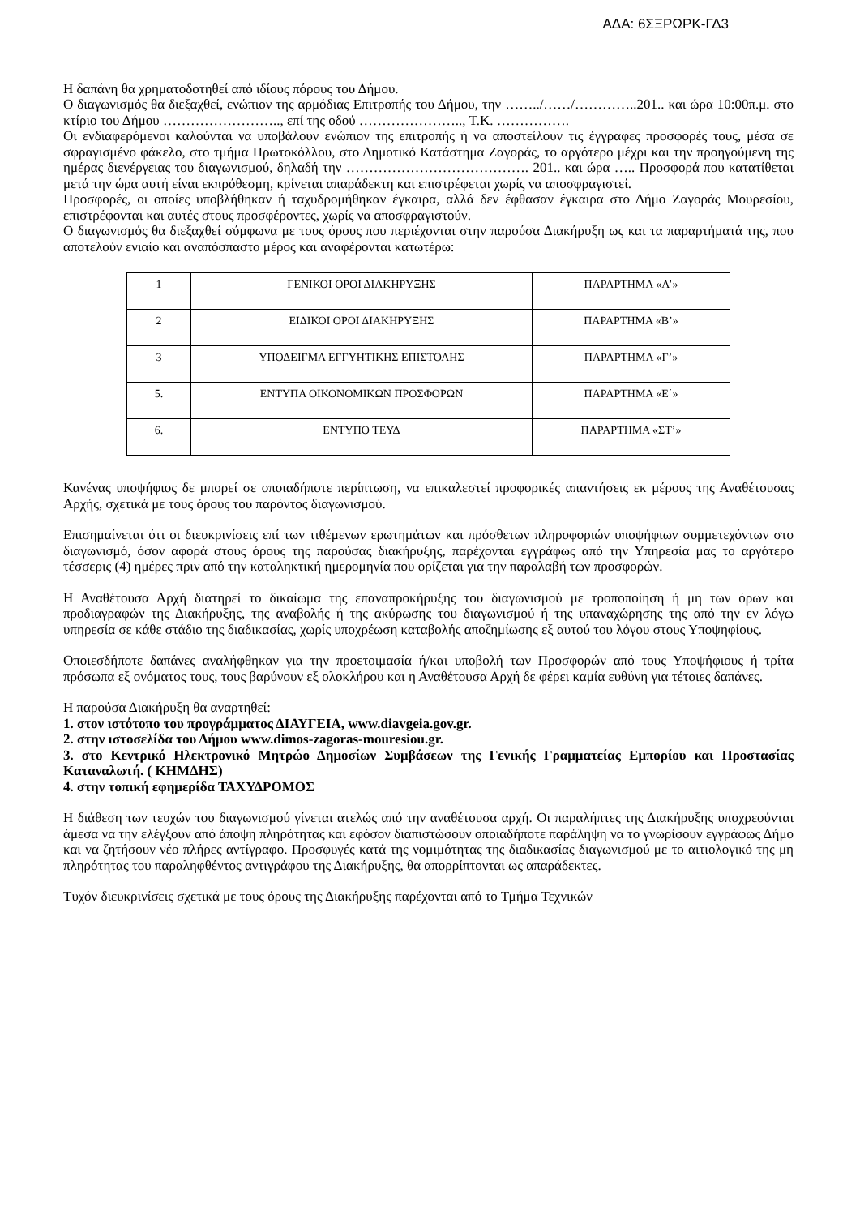ΑΔΑ: 6ΣΞΡΩΡΚ-ΓΔ3
Η δαπάνη θα χρηματοδοτηθεί από ιδίους πόρους του Δήμου.
Ο διαγωνισμός θα διεξαχθεί, ενώπιον της αρμόδιας Επιτροπής του Δήμου, την ……../……/…………..201.. και ώρα 10:00π.μ. στο κτίριο του Δήμου …………………….., επί της οδού ………………….., Τ.Κ. …………….
Οι ενδιαφερόμενοι καλούνται να υποβάλουν ενώπιον της επιτροπής ή να αποστείλουν τις έγγραφες προσφορές τους, μέσα σε σφραγισμένο φάκελο, στο τμήμα Πρωτοκόλλου, στο Δημοτικό Κατάστημα Ζαγοράς, το αργότερο μέχρι και την προηγούμενη της ημέρας διενέργειας του διαγωνισμού, δηλαδή την …………………………………. 201.. και ώρα ….. Προσφορά που κατατίθεται μετά την ώρα αυτή είναι εκπρόθεσμη, κρίνεται απαράδεκτη και επιστρέφεται χωρίς να αποσφραγιστεί.
Προσφορές, οι οποίες υποβλήθηκαν ή ταχυδρομήθηκαν έγκαιρα, αλλά δεν έφθασαν έγκαιρα στο Δήμο Ζαγοράς Μουρεσίου, επιστρέφονται και αυτές στους προσφέροντες, χωρίς να αποσφραγιστούν.
Ο διαγωνισμός θα διεξαχθεί σύμφωνα με τους όρους που περιέχονται στην παρούσα Διακήρυξη ως και τα παραρτήματά της, που αποτελούν ενιαίο και αναπόσπαστο μέρος και αναφέρονται κατωτέρω:
| 1 | ΓΕΝΙΚΟΙ ΟΡΟΙ ΔΙΑΚΗΡΥΞΗΣ | ΠΑΡΑΡΤΗΜΑ «Α’» |
| 2 | ΕΙΔΙΚΟΙ ΟΡΟΙ ΔΙΑΚΗΡΥΞΗΣ | ΠΑΡΑΡΤΗΜΑ «Β’» |
| 3 | ΥΠΟΔΕΙΓΜΑ ΕΓΓΥΗΤΙΚΗΣ ΕΠΙΣΤΟΛΗΣ | ΠΑΡΑΡΤΗΜΑ «Γ’» |
| 5. | ΕΝΤΥΠΑ ΟΙΚΟΝΟΜΙΚΩΝ ΠΡΟΣΦΟΡΩΝ | ΠΑΡΑΡΤΗΜΑ «Ε΄» |
| 6. | ΕΝΤΥΠΟ ΤΕΥΔ | ΠΑΡΑΡΤΗΜΑ «ΣΤ’» |
Κανένας υποψήφιος δε μπορεί σε οποιαδήποτε περίπτωση, να επικαλεστεί προφορικές απαντήσεις εκ μέρους της Αναθέτουσας Αρχής, σχετικά με τους όρους του παρόντος διαγωνισμού.
Επισημαίνεται ότι οι διευκρινίσεις επί των τιθέμενων ερωτημάτων και πρόσθετων πληροφοριών υποψήφιων συμμετεχόντων στο διαγωνισμό, όσον αφορά στους όρους της παρούσας διακήρυξης, παρέχονται εγγράφως από την Υπηρεσία μας το αργότερο τέσσερις (4) ημέρες πριν από την καταληκτική ημερομηνία που ορίζεται για την παραλαβή των προσφορών.
Η Αναθέτουσα Αρχή διατηρεί το δικαίωμα της επαναπροκήρυξης του διαγωνισμού με τροποποίηση ή μη των όρων και προδιαγραφών της Διακήρυξης, της αναβολής ή της ακύρωσης του διαγωνισμού ή της υπαναχώρησης της από την εν λόγω υπηρεσία σε κάθε στάδιο της διαδικασίας, χωρίς υποχρέωση καταβολής αποζημίωσης εξ αυτού του λόγου στους Υποψηφίους.
Οποιεσδήποτε δαπάνες αναλήφθηκαν για την προετοιμασία ή/και υποβολή των Προσφορών από τους Υποψήφιους ή τρίτα πρόσωπα εξ ονόματος τους, τους βαρύνουν εξ ολοκλήρου και η Αναθέτουσα Αρχή δε φέρει καμία ευθύνη για τέτοιες δαπάνες.
Η παρούσα Διακήρυξη θα αναρτηθεί:
1. στον ιστότοπο του προγράμματος ΔΙΑΥΓΕΙΑ, www.diavgeia.gov.gr.
2. στην ιστοσελίδα του Δήμου www.dimos-zagoras-mouresiou.gr.
3. στο Κεντρικό Ηλεκτρονικό Μητρώο Δημοσίων Συμβάσεων της Γενικής Γραμματείας Εμπορίου και Προστασίας Καταναλωτή. ( ΚΗΜΔΗΣ)
4. στην τοπική εφημερίδα ΤΑΧΥΔΡΟΜΟΣ
Η διάθεση των τευχών του διαγωνισμού γίνεται ατελώς από την αναθέτουσα αρχή. Οι παραλήπτες της Διακήρυξης υποχρεούνται άμεσα να την ελέγξουν από άποψη πληρότητας και εφόσον διαπιστώσουν οποιαδήποτε παράληψη να το γνωρίσουν εγγράφως Δήμο και να ζητήσουν νέο πλήρες αντίγραφο. Προσφυγές κατά της νομιμότητας της διαδικασίας διαγωνισμού με το αιτιολογικό της μη πληρότητας του παραληφθέντος αντιγράφου της Διακήρυξης, θα απορρίπτονται ως απαράδεκτες.
Τυχόν διευκρινίσεις σχετικά με τους όρους της Διακήρυξης παρέχονται από το Τμήμα Τεχνικών